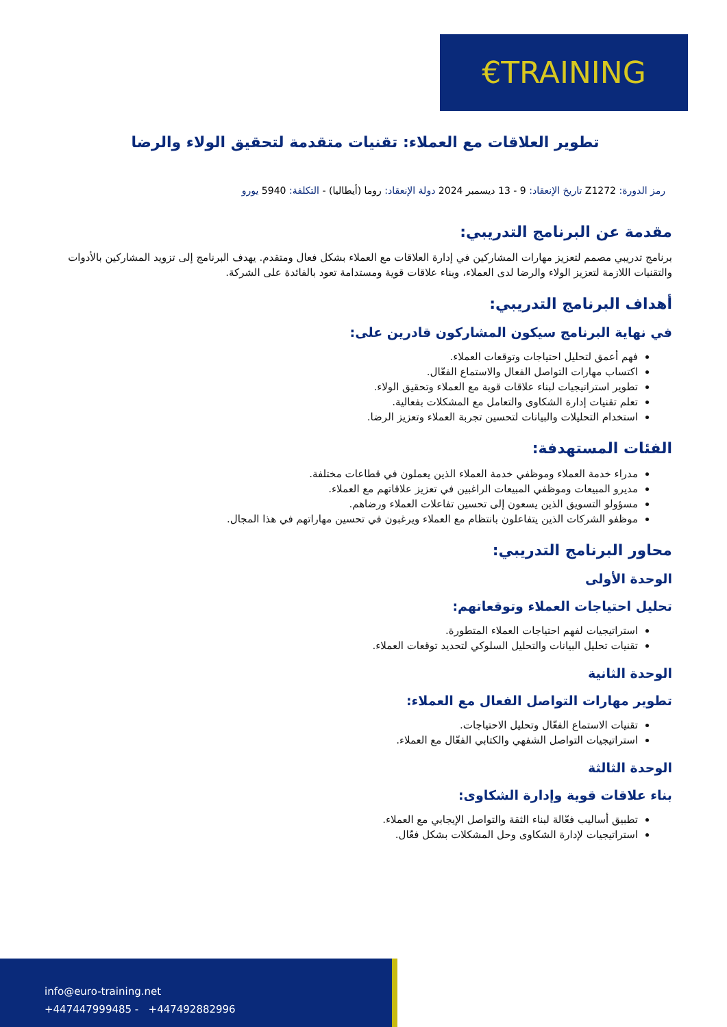€TRAINING
تطوير العلاقات مع العملاء: تقنيات متقدمة لتحقيق الولاء والرضا
رمز الدورة: Z1272 تاريخ الإنعقاد: 9 - 13 ديسمبر 2024 دولة الإنعقاد: روما (أيطاليا) - التكلفة: 5940 يورو
مقدمة عن البرنامج التدريبي:
برنامج تدريبي مصمم لتعزيز مهارات المشاركين في إدارة العلاقات مع العملاء بشكل فعال ومتقدم. يهدف البرنامج إلى تزويد المشاركين بالأدوات والتقنيات اللازمة لتعزيز الولاء والرضا لدى العملاء، وبناء علاقات قوية ومستدامة تعود بالفائدة على الشركة.
أهداف البرنامج التدريبي:
في نهاية البرنامج سيكون المشاركون قادرين على:
فهم أعمق لتحليل احتياجات وتوقعات العملاء.
اكتساب مهارات التواصل الفعال والاستماع الفعّال.
تطوير استراتيجيات لبناء علاقات قوية مع العملاء وتحقيق الولاء.
تعلم تقنيات إدارة الشكاوى والتعامل مع المشكلات بفعالية.
استخدام التحليلات والبيانات لتحسين تجربة العملاء وتعزيز الرضا.
الفئات المستهدفة:
مدراء خدمة العملاء وموظفي خدمة العملاء الذين يعملون في قطاعات مختلفة.
مديرو المبيعات وموظفي المبيعات الراغبين في تعزيز علاقاتهم مع العملاء.
مسؤولو التسويق الذين يسعون إلى تحسين تفاعلات العملاء ورضاهم.
موظفو الشركات الذين يتفاعلون بانتظام مع العملاء ويرغبون في تحسين مهاراتهم في هذا المجال.
محاور البرنامج التدريبي:
الوحدة الأولى
تحليل احتياجات العملاء وتوقعاتهم:
استراتيجيات لفهم احتياجات العملاء المتطورة.
تقنيات تحليل البيانات والتحليل السلوكي لتحديد توقعات العملاء.
الوحدة الثانية
تطوير مهارات التواصل الفعال مع العملاء:
تقنيات الاستماع الفعّال وتحليل الاحتياجات.
استراتيجيات التواصل الشفهي والكتابي الفعّال مع العملاء.
الوحدة الثالثة
بناء علاقات قوية وإدارة الشكاوى:
تطبيق أساليب فعّالة لبناء الثقة والتواصل الإيجابي مع العملاء.
استراتيجيات لإدارة الشكاوى وحل المشكلات بشكل فعّال.
info@euro-training.net
+447447999485 - +447492882996